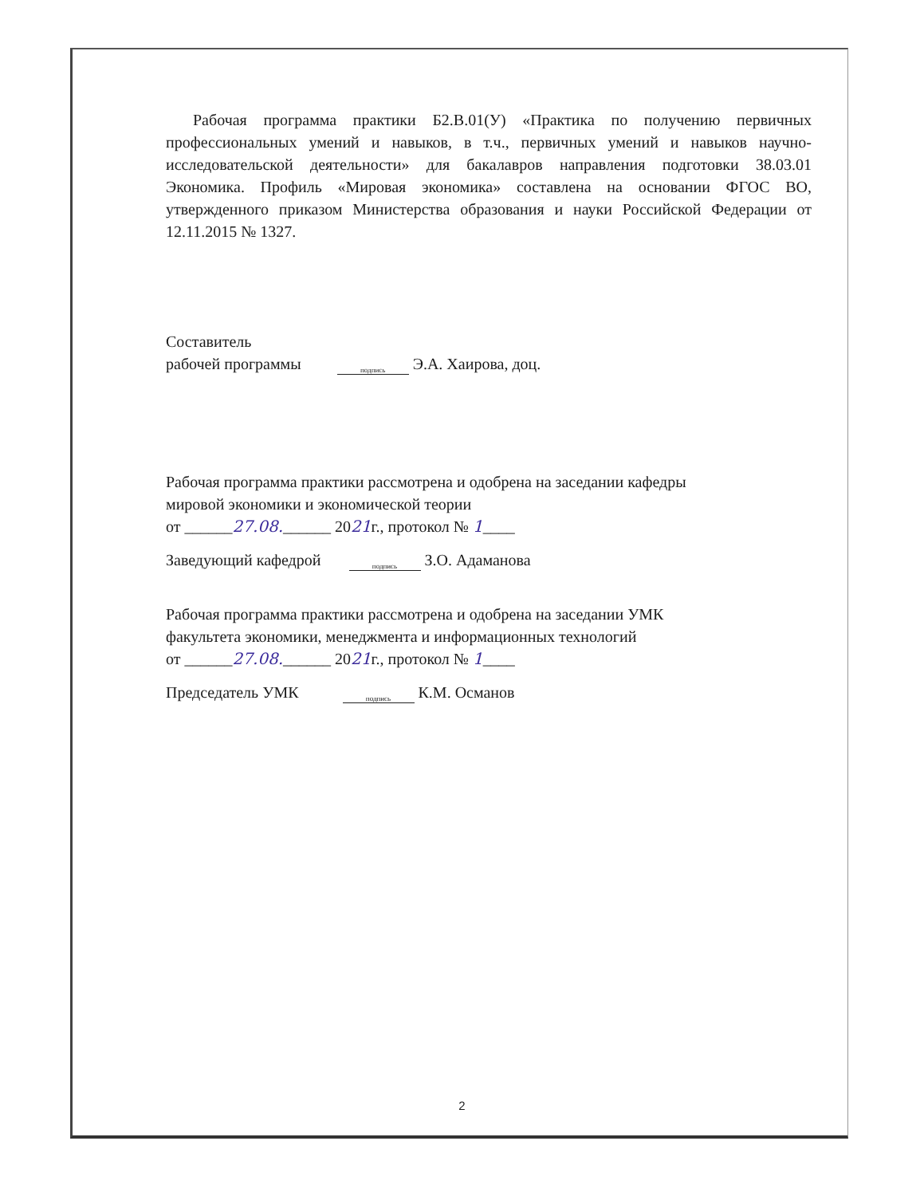Рабочая программа практики Б2.В.01(У) «Практика по получению первичных профессиональных умений и навыков, в т.ч., первичных умений и навыков научно-исследовательской деятельности» для бакалавров направления подготовки 38.03.01 Экономика. Профиль «Мировая экономика» составлена на основании ФГОС ВО, утвержденного приказом Министерства образования и науки Российской Федерации от 12.11.2015 № 1327.
Составитель
рабочей программы подпись Э.А. Хаирова, доц.
Рабочая программа практики рассмотрена и одобрена на заседании кафедры
мировой экономики и экономической теории
от ______27.08.______ 2021г., протокол № 1____
Заведующий кафедрой подпись З.О. Адаманова
Рабочая программа практики рассмотрена и одобрена на заседании УМК
факультета экономики, менеджмента и информационных технологий
от ______27.08.______ 2021г., протокол № 1____
Председатель УМК подпись К.М. Османов
2